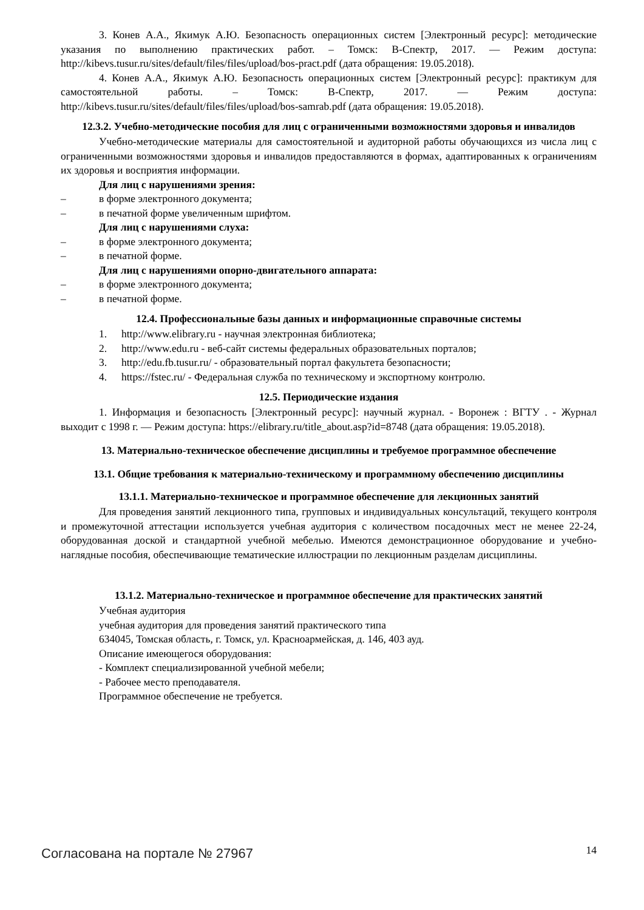3. Конев А.А., Якимук А.Ю. Безопасность операционных систем [Электронный ресурс]: методические указания по выполнению практических работ. – Томск: В-Спектр, 2017. — Режим доступа: http://kibevs.tusur.ru/sites/default/files/files/upload/bos-pract.pdf (дата обращения: 19.05.2018).
4. Конев А.А., Якимук А.Ю. Безопасность операционных систем [Электронный ресурс]: практикум для самостоятельной работы. – Томск: В-Спектр, 2017. — Режим доступа: http://kibevs.tusur.ru/sites/default/files/files/upload/bos-samrab.pdf (дата обращения: 19.05.2018).
12.3.2. Учебно-методические пособия для лиц с ограниченными возможностями здоровья и инвалидов
Учебно-методические материалы для самостоятельной и аудиторной работы обучающихся из числа лиц с ограниченными возможностями здоровья и инвалидов предоставляются в формах, адаптированных к ограничениям их здоровья и восприятия информации.
Для лиц с нарушениями зрения:
– в форме электронного документа;
– в печатной форме увеличенным шрифтом.
Для лиц с нарушениями слуха:
– в форме электронного документа;
– в печатной форме.
Для лиц с нарушениями опорно-двигательного аппарата:
– в форме электронного документа;
– в печатной форме.
12.4. Профессиональные базы данных и информационные справочные системы
1. http://www.elibrary.ru - научная электронная библиотека;
2. http://www.edu.ru - веб-сайт системы федеральных образовательных порталов;
3. http://edu.fb.tusur.ru/ - образовательный портал факультета безопасности;
4. https://fstec.ru/ - Федеральная служба по техническому и экспортному контролю.
12.5. Периодические издания
1. Информация и безопасность [Электронный ресурс]: научный журнал. - Воронеж : ВГТУ . - Журнал выходит с 1998 г. — Режим доступа: https://elibrary.ru/title_about.asp?id=8748 (дата обращения: 19.05.2018).
13. Материально-техническое обеспечение дисциплины и требуемое программное обеспечение
13.1. Общие требования к материально-техническому и программному обеспечению дисциплины
13.1.1. Материально-техническое и программное обеспечение для лекционных занятий
Для проведения занятий лекционного типа, групповых и индивидуальных консультаций, текущего контроля и промежуточной аттестации используется учебная аудитория с количеством посадочных мест не менее 22-24, оборудованная доской и стандартной учебной мебелью. Имеются демонстрационное оборудование и учебно-наглядные пособия, обеспечивающие тематические иллюстрации по лекционным разделам дисциплины.
13.1.2. Материально-техническое и программное обеспечение для практических занятий
Учебная аудитория
учебная аудитория для проведения занятий практического типа
634045, Томская область, г. Томск, ул. Красноармейская, д. 146, 403 ауд.
Описание имеющегося оборудования:
- Комплект специализированной учебной мебели;
- Рабочее место преподавателя.
Программное обеспечение не требуется.
Согласована на портале № 27967 14